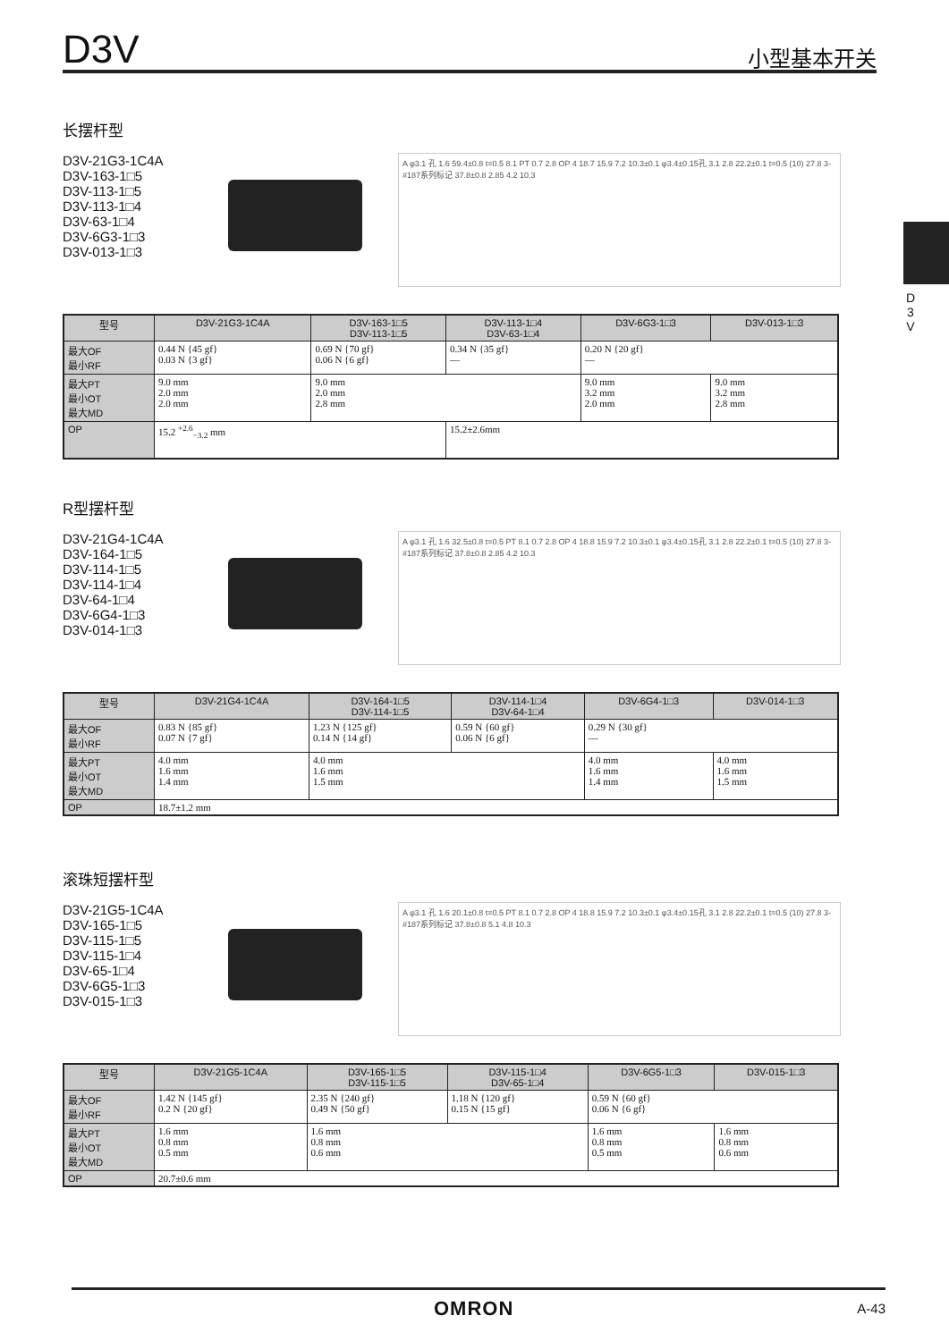D3V 小型基本开关
D
3
V
长摆杆型
D3V-21G3-1C4A
D3V-163-1□5
D3V-113-1□5
D3V-113-1□4
D3V-63-1□4
D3V-6G3-1□3
D3V-013-1□3
A φ3.1 孔 1.6 59.4±0.8 t=0.5 8.1 PT 0.7 2.8 OP 4 18.7 15.9 7.2 10.3±0.1 φ3.4±0.15孔 3.1 2.8 22.2±0.1 t=0.5 (10) 27.8 3-#187系列标记 37.8±0.8 2.85 4.2 10.3
| 型号 | D3V-21G3-1C4A | D3V-163-1□5 D3V-113-1□5 | D3V-113-1□4 D3V-63-1□4 | D3V-6G3-1□3 | D3V-013-1□3 |
| --- | --- | --- | --- | --- | --- |
| 最大OF 最小RF | 0.44 N {45 gf} 0.03 N {3 gf} | 0.69 N {70 gf} 0.06 N {6 gf} | 0.34 N {35 gf} — | 0.20 N {20 gf} — | |
| 最大PT 最小OT 最大MD | 9.0 mm 2.0 mm 2.0 mm | 9.0 mm 2.0 mm 2.8 mm | | 9.0 mm 3.2 mm 2.0 mm | 9.0 mm 3.2 mm 2.8 mm |
| OP | 15.2 <sup>+2.6</sup><sub>−3.2</sub> mm | | 15.2±2.6mm | | |
R型摆杆型
D3V-21G4-1C4A
D3V-164-1□5
D3V-114-1□5
D3V-114-1□4
D3V-64-1□4
D3V-6G4-1□3
D3V-014-1□3
A φ3.1 孔 1.6 32.5±0.8 t=0.5 PT 8.1 0.7 2.8 OP 4 18.8 15.9 7.2 10.3±0.1 φ3.4±0.15孔 3.1 2.8 22.2±0.1 t=0.5 (10) 27.8 3-#187系列标记 37.8±0.8 2.85 4.2 10.3
| 型号 | D3V-21G4-1C4A | D3V-164-1□5 D3V-114-1□5 | D3V-114-1□4 D3V-64-1□4 | D3V-6G4-1□3 | D3V-014-1□3 |
| --- | --- | --- | --- | --- | --- |
| 最大OF 最小RF | 0.83 N {85 gf} 0.07 N {7 gf} | 1.23 N {125 gf} 0.14 N {14 gf} | 0.59 N {60 gf} 0.06 N {6 gf} | 0.29 N {30 gf} — | |
| 最大PT 最小OT 最大MD | 4.0 mm 1.6 mm 1.4 mm | 4.0 mm 1.6 mm 1.5 mm | | 4.0 mm 1.6 mm 1.4 mm | 4.0 mm 1.6 mm 1.5 mm |
| OP | 18.7±1.2 mm | | | | |
滚珠短摆杆型
D3V-21G5-1C4A
D3V-165-1□5
D3V-115-1□5
D3V-115-1□4
D3V-65-1□4
D3V-6G5-1□3
D3V-015-1□3
A φ3.1 孔 1.6 20.1±0.8 t=0.5 PT 8.1 0.7 2.8 OP 4 18.8 15.9 7.2 10.3±0.1 φ3.4±0.15孔 3.1 2.8 22.2±0.1 t=0.5 (10) 27.8 3-#187系列标记 37.8±0.8 5.1 4.8 10.3
| 型号 | D3V-21G5-1C4A | D3V-165-1□5 D3V-115-1□5 | D3V-115-1□4 D3V-65-1□4 | D3V-6G5-1□3 | D3V-015-1□3 |
| --- | --- | --- | --- | --- | --- |
| 最大OF 最小RF | 1.42 N {145 gf} 0.2 N {20 gf} | 2.35 N {240 gf} 0.49 N {50 gf} | 1.18 N {120 gf} 0.15 N {15 gf} | 0.59 N {60 gf} 0.06 N {6 gf} | |
| 最大PT 最小OT 最大MD | 1.6 mm 0.8 mm 0.5 mm | 1.6 mm 0.8 mm 0.6 mm | | 1.6 mm 0.8 mm 0.5 mm | 1.6 mm 0.8 mm 0.6 mm |
| OP | 20.7±0.6 mm | | | | |
OMRON A-43